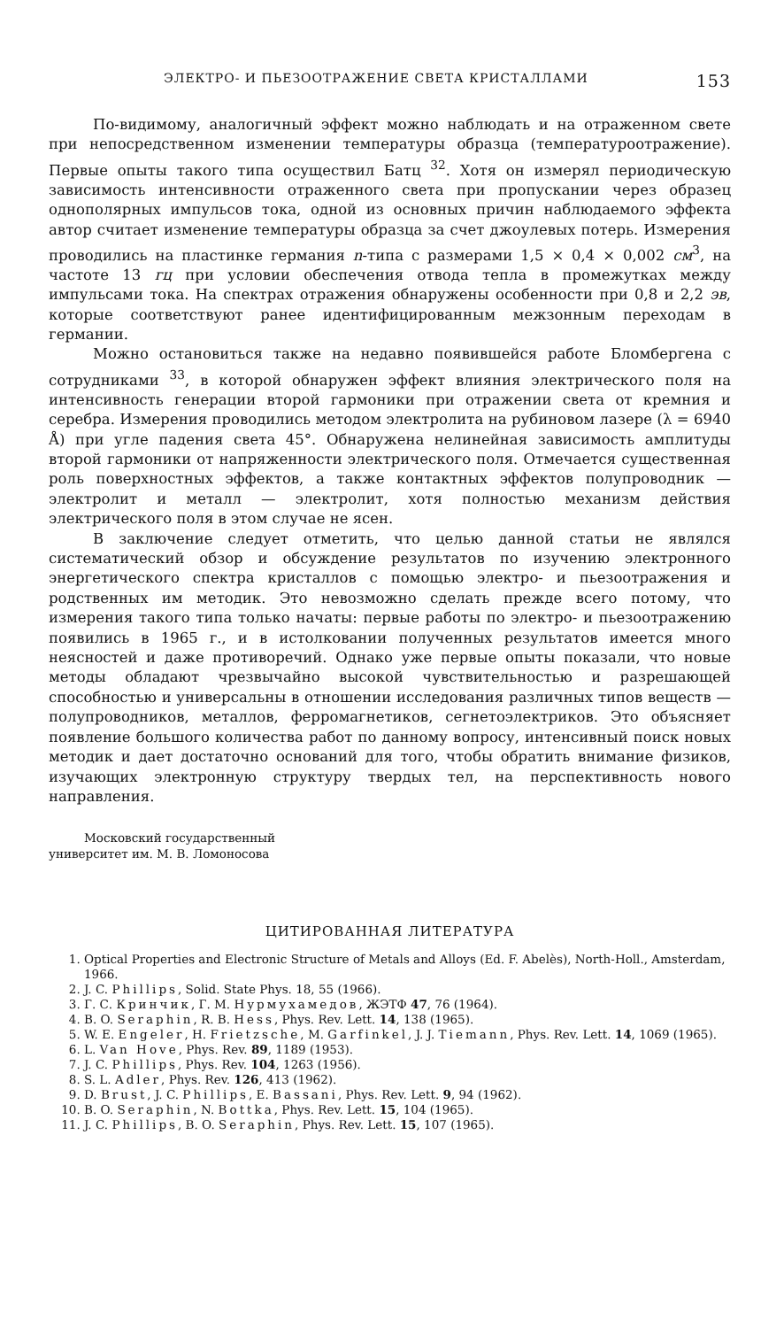ЭЛЕКТРО- И ПЬЕЗООТРАЖЕНИЕ СВЕТА КРИСТАЛЛАМИ 153
По-видимому, аналогичный эффект можно наблюдать и на отраженном свете при непосредственном изменении температуры образца (температуроотражение). Первые опыты такого типа осуществил Батц <sup>32</sup>. Хотя он измерял периодическую зависимость интенсивности отраженного света при пропускании через образец однополярных импульсов тока, одной из основных причин наблюдаемого эффекта автор считает изменение температуры образца за счет джоулевых потерь. Измерения проводились на пластинке германия n-типа с размерами 1,5 × 0,4 × 0,002 см<sup>3</sup>, на частоте 13 гц при условии обеспечения отвода тепла в промежутках между импульсами тока. На спектрах отражения обнаружены особенности при 0,8 и 2,2 эв, которые соответствуют ранее идентифицированным межзонным переходам в германии.
Можно остановиться также на недавно появившейся работе Бломбергена с сотрудниками <sup>33</sup>, в которой обнаружен эффект влияния электрического поля на интенсивность генерации второй гармоники при отражении света от кремния и серебра. Измерения проводились методом электролита на рубиновом лазере (λ = 6940 Å) при угле падения света 45°. Обнаружена нелинейная зависимость амплитуды второй гармоники от напряженности электрического поля. Отмечается существенная роль поверхностных эффектов, а также контактных эффектов полупроводник — электролит и металл — электролит, хотя полностью механизм действия электрического поля в этом случае не ясен.
В заключение следует отметить, что целью данной статьи не являлся систематический обзор и обсуждение результатов по изучению электронного энергетического спектра кристаллов с помощью электро- и пьезоотражения и родственных им методик. Это невозможно сделать прежде всего потому, что измерения такого типа только начаты: первые работы по электро- и пьезоотражению появились в 1965 г., и в истолковании полученных результатов имеется много неясностей и даже противоречий. Однако уже первые опыты показали, что новые методы обладают чрезвычайно высокой чувствительностью и разрешающей способностью и универсальны в отношении исследования различных типов веществ — полупроводников, металлов, ферромагнетиков, сегнетоэлектриков. Это объясняет появление большого количества работ по данному вопросу, интенсивный поиск новых методик и дает достаточно оснований для того, чтобы обратить внимание физиков, изучающих электронную структуру твердых тел, на перспективность нового направления.
Московский государственный
университет им. М. В. Ломоносова
ЦИТИРОВАННАЯ ЛИТЕРАТУРА
1. Optical Properties and Electronic Structure of Metals and Alloys (Ed. F. Abelès), North-Holl., Amsterdam, 1966.
2. J. C. Phillips, Solid. State Phys. 18, 55 (1966).
3. Г. С. Кринчик, Г. М. Нурмухамедов, ЖЭТФ 47, 76 (1964).
4. B. O. Seraphin, R. B. Hess, Phys. Rev. Lett. 14, 138 (1965).
5. W. E. Engeler, H. Frietzsche, M. Garfinkel, J. J. Tiemann, Phys. Rev. Lett. 14, 1069 (1965).
6. L. Van Hove, Phys. Rev. 89, 1189 (1953).
7. J. C. Phillips, Phys. Rev. 104, 1263 (1956).
8. S. L. Adler, Phys. Rev. 126, 413 (1962).
9. D. Brust, J. C. Phillips, E. Bassani, Phys. Rev. Lett. 9, 94 (1962).
10. B. O. Seraphin, N. Bottka, Phys. Rev. Lett. 15, 104 (1965).
11. J. C. Phillips, B. O. Seraphin, Phys. Rev. Lett. 15, 107 (1965).